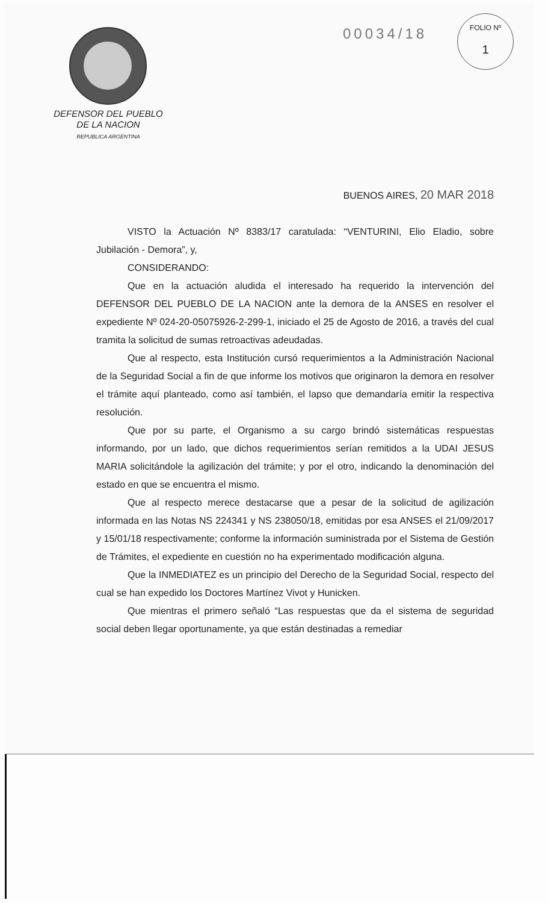DEFENSOR DEL PUEBLO
DE LA NACION
REPUBLICA ARGENTINA
00034/18
FOLIO Nº
1
BUENOS AIRES, 20 MAR 2018
VISTO la Actuación Nº 8383/17 caratulada: “VENTURINI, Elio Eladio, sobre Jubilación - Demora”, y,
CONSIDERANDO:
Que en la actuación aludida el interesado ha requerido la intervención del DEFENSOR DEL PUEBLO DE LA NACION ante la demora de la ANSES en resolver el expediente Nº 024-20-05075926-2-299-1, iniciado el 25 de Agosto de 2016, a través del cual tramita la solicitud de sumas retroactivas adeudadas.
Que al respecto, esta Institución cursó requerimientos a la Administración Nacional de la Seguridad Social a fin de que informe los motivos que originaron la demora en resolver el trámite aquí planteado, como así también, el lapso que demandaría emitir la respectiva resolución.
Que por su parte, el Organismo a su cargo brindó sistemáticas respuestas informando, por un lado, que dichos requerimientos serían remitidos a la UDAI JESUS MARIA solicitándole la agilización del trámite; y por el otro, indicando la denominación del estado en que se encuentra el mismo.
Que al respecto merece destacarse que a pesar de la solicitud de agilización informada en las Notas NS 224341 y NS 238050/18, emitidas por esa ANSES el 21/09/2017 y 15/01/18 respectivamente; conforme la información suministrada por el Sistema de Gestión de Trámites, el expediente en cuestión no ha experimentado modificación alguna.
Que la INMEDIATEZ es un principio del Derecho de la Seguridad Social, respecto del cual se han expedido los Doctores Martínez Vivot y Hunicken.
Que mientras el primero señaló “Las respuestas que da el sistema de seguridad social deben llegar oportunamente, ya que están destinadas a remediar